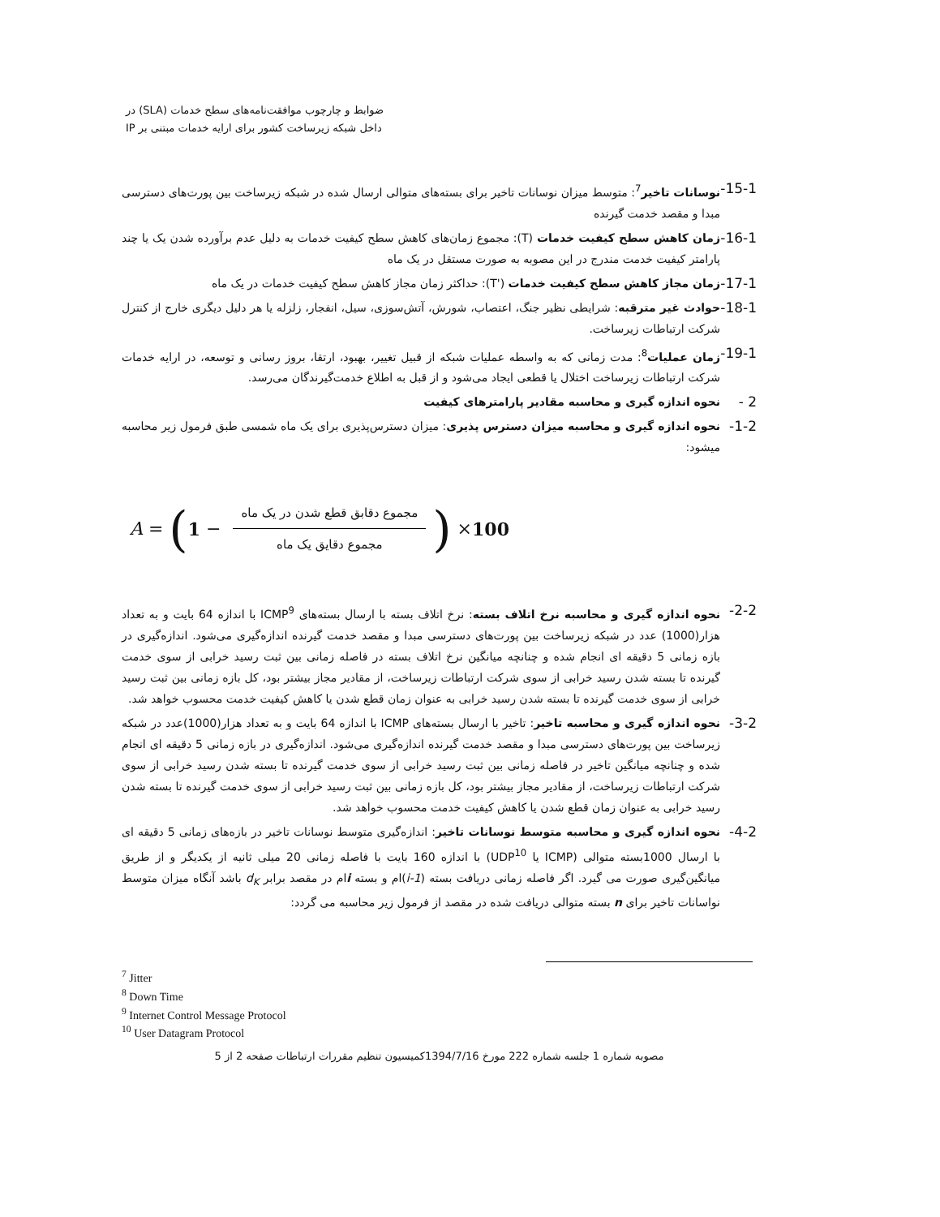ضوابط و چارچوب موافقت‌نامه‌های سطح خدمات (SLA) در
داخل شبکه زیرساخت کشور برای ارایه خدمات مبتنی بر IP
15-1-
نوسانات تاخیر<sup>7</sup>: متوسط میزان نوسانات تاخیر برای بسته‌های متوالی ارسال شده در شبکه زیرساخت بین پورت‌های دسترسی مبدا و مقصد خدمت گیرنده
16-1-
زمان کاهش سطح کیفیت خدمات (T): مجموع زمان‌های کاهش سطح کیفیت خدمات به دلیل عدم برآورده شدن یک یا چند پارامتر کیفیت خدمت مندرج در این مصوبه به صورت مستقل در یک ماه
17-1-
زمان مجاز کاهش سطح کیفیت خدمات ('T): حداکثر زمان مجاز کاهش سطح کیفیت خدمات در یک ماه
18-1-
حوادث غیر مترقبه: شرایطی نظیر جنگ، اعتصاب، شورش، آتش‌سوزی، سیل، انفجار، زلزله یا هر دلیل دیگری خارج از کنترل شرکت ارتباطات زیرساخت.
19-1-
زمان عملیات<sup>8</sup>: مدت زمانی که به واسطه عملیات شبکه از قبیل تغییر، بهبود، ارتقا، بروز رسانی و توسعه، در ارایه خدمات شرکت ارتباطات زیرساخت اختلال یا قطعی ایجاد می‌شود و از قبل به اطلاع خدمت‌گیرندگان می‌رسد.
2 -
نحوه اندازه گیری و محاسبه مقادیر پارامترهای کیفیت
1-2-
نحوه اندازه گیری و محاسبه میزان دسترس پذیری: میزان دسترس‌پذیری برای یک ماه شمسی طبق فرمول زیر محاسبه میشود:
A = (1 − مجموع دقابق قطع شدن در یک ماه مجموع دقایق یک ماه) × 100
2-2-
نحوه اندازه گیری و محاسبه نرخ اتلاف بسته: نرخ اتلاف بسته با ارسال بسته‌های ICMP<sup>9</sup> با اندازه 64 بایت و به تعداد هزار(1000) عدد در شبکه زیرساخت بین پورت‌های دسترسی مبدا و مقصد خدمت گیرنده اندازه‌گیری می‌شود. اندازه‌گیری در بازه زمانی 5 دقیقه ای انجام شده و چنانچه میانگین نرخ اتلاف بسته در فاصله زمانی بین ثبت رسید خرابی از سوی خدمت گیرنده تا بسته شدن رسید خرابی از سوی شرکت ارتباطات زیرساخت، از مقادیر مجاز بیشتر بود، کل بازه زمانی بین ثبت رسید خرابی از سوی خدمت گیرنده تا بسته شدن رسید خرابی به عنوان زمان قطع شدن یا کاهش کیفیت خدمت محسوب خواهد شد.
3-2-
نحوه اندازه گیری و محاسبه تاخیر: تاخیر با ارسال بسته‌های ICMP با اندازه 64 بایت و به تعداد هزار(1000)عدد در شبکه زیرساخت بین پورت‌های دسترسی مبدا و مقصد خدمت گیرنده اندازه‌گیری می‌شود. اندازه‌گیری در بازه زمانی 5 دقیقه ای انجام شده و چنانچه میانگین تاخیر در فاصله زمانی بین ثبت رسید خرابی از سوی خدمت گیرنده تا بسته شدن رسید خرابی از سوی شرکت ارتباطات زیرساخت، از مقادیر مجاز بیشتر بود، کل بازه زمانی بین ثبت رسید خرابی از سوی خدمت گیرنده تا بسته شدن رسید خرابی به عنوان زمان قطع شدن یا کاهش کیفیت خدمت محسوب خواهد شد.
4-2-
نحوه اندازه گیری و محاسبه متوسط نوسانات تاخیر: اندازه‌گیری متوسط نوسانات تاخیر در بازه‌های زمانی 5 دقیقه ای با ارسال 1000بسته متوالی (ICMP یا UDP<sup>10</sup>) با اندازه 160 بایت با فاصله زمانی 20 میلی ثانیه از یکدیگر و از طریق میانگین‌گیری صورت می گیرد. اگر فاصله زمانی دریافت بسته (i-1)ام و بسته iام در مقصد برابر d<sub>K</sub> باشد آنگاه میزان متوسط نواسانات تاخیر برای n بسته متوالی دریافت شده در مقصد از فرمول زیر محاسبه می گردد:
<sup>7</sup> Jitter
<sup>8</sup> Down Time
<sup>9</sup> Internet Control Message Protocol
<sup>10</sup> User Datagram Protocol
مصوبه شماره 1 جلسه شماره 222 مورخ 1394/7/16کمیسیون تنظیم مقررات ارتباطات صفحه 2 از 5